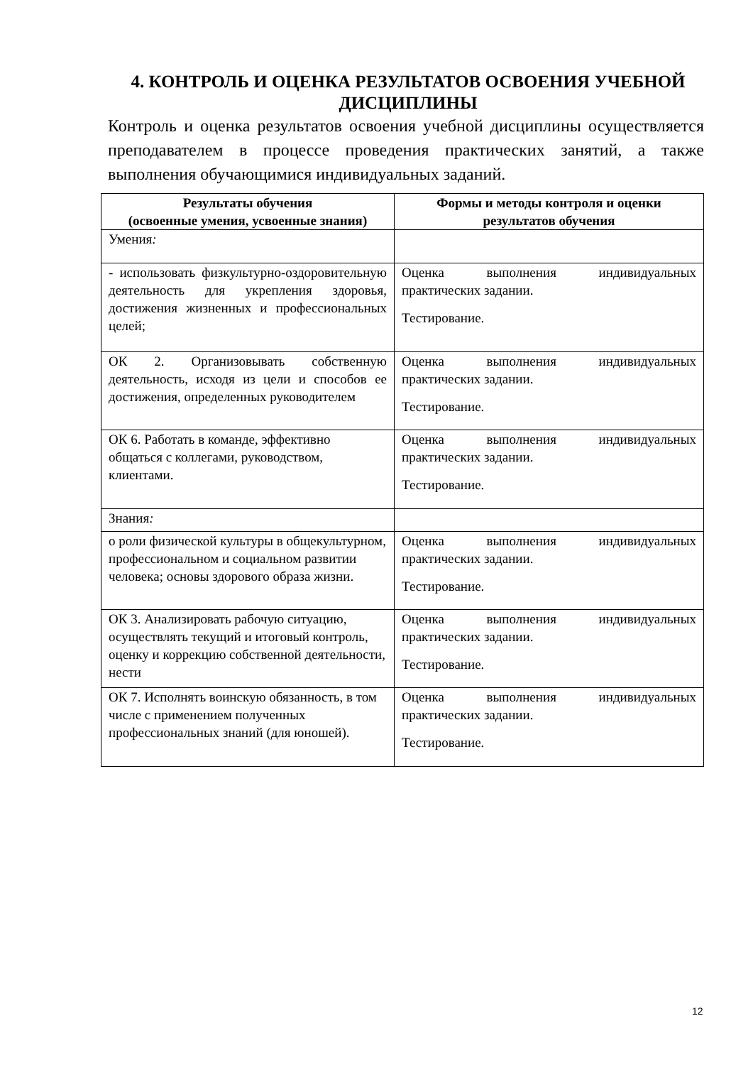4. КОНТРОЛЬ И ОЦЕНКА РЕЗУЛЬТАТОВ ОСВОЕНИЯ УЧЕБНОЙ ДИСЦИПЛИНЫ
Контроль и оценка результатов освоения учебной дисциплины осуществляется преподавателем в процессе проведения практических занятий, а также выполнения обучающимися индивидуальных заданий.
| Результаты обучения (освоенные умения, усвоенные знания) | Формы и методы контроля и оценки результатов обучения |
| --- | --- |
| Умения : | |
| - использовать физкультурно-оздоровительную деятельность для укрепления здоровья, достижения жизненных и профессиональных целей; | Оценка выполнения индивидуальных практических задании. Тестирование. |
| ОК 2. Организовывать собственную деятельность, исходя из цели и способов ее достижения, определенных руководителем | Оценка выполнения индивидуальных практических задании. Тестирование. |
| ОК 6. Работать в команде, эффективно общаться с коллегами, руководством, клиентами. | Оценка выполнения индивидуальных практических задании. Тестирование. |
| Знания : | |
| о роли физической культуры в общекультурном, профессиональном и социальном развитии человека; основы здорового образа жизни. | Оценка выполнения индивидуальных практических задании. Тестирование. |
| ОК 3. Анализировать рабочую ситуацию, осуществлять текущий и итоговый контроль, оценку и коррекцию собственной деятельности, нести | Оценка выполнения индивидуальных практических задании. Тестирование. |
| ОК 7. Исполнять воинскую обязанность, в том числе с применением полученных профессиональных знаний (для юношей). | Оценка выполнения индивидуальных практических задании. Тестирование. |
12